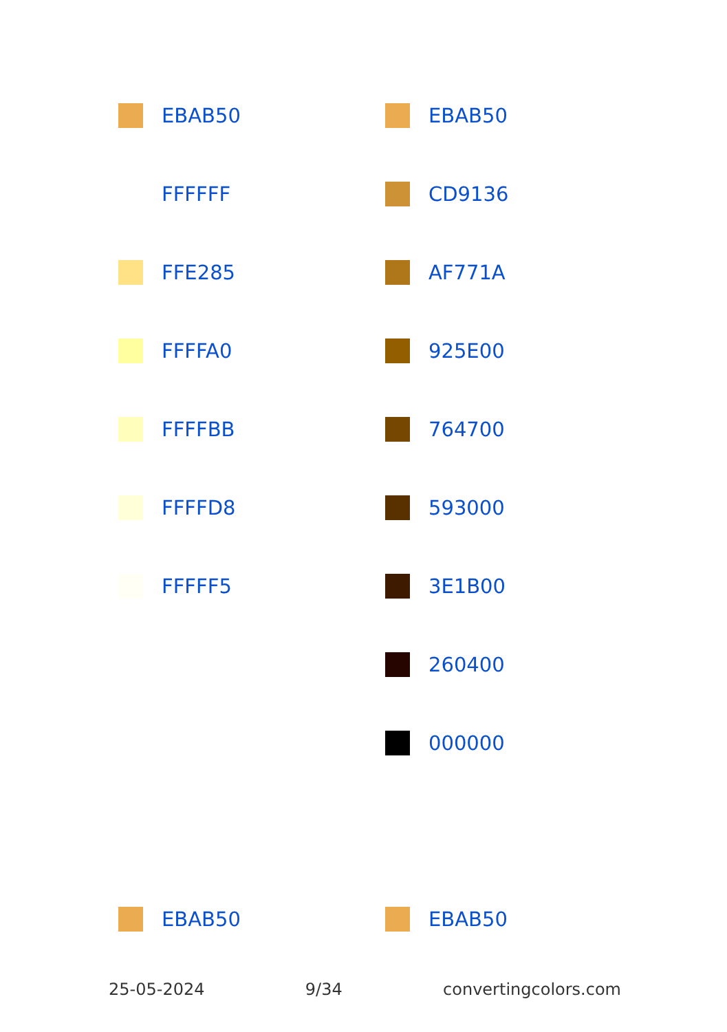EBAB50
FFFFFF
FFE285
FFFFA0
FFFFBB
FFFFD8
FFFFF5
EBAB50
CD9136
AF771A
925E00
764700
593000
3E1B00
260400
000000
EBAB50 EBAB50
25-05-2024 9/34 convertingcolors.com